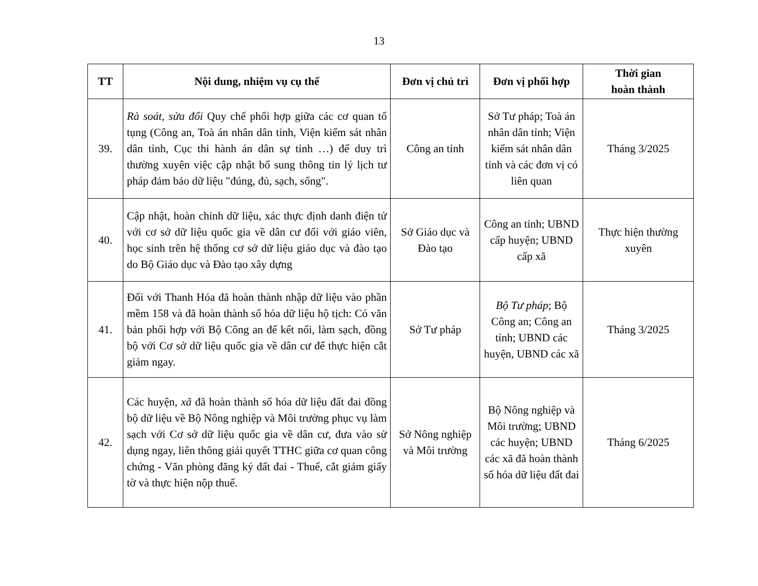13
| TT | Nội dung, nhiệm vụ cụ thể | Đơn vị chủ trì | Đơn vị phối hợp | Thời gian hoàn thành |
| --- | --- | --- | --- | --- |
| 39. | Rà soát, sửa đổi Quy chế phối hợp giữa các cơ quan tố tụng (Công an, Toà án nhân dân tỉnh, Viện kiểm sát nhân dân tỉnh, Cục thi hành án dân sự tỉnh …) để duy trì thường xuyên việc cập nhật bổ sung thông tin lý lịch tư pháp đảm bảo dữ liệu "đúng, đủ, sạch, sống". | Công an tỉnh | Sở Tư pháp; Toà án nhân dân tỉnh; Viện kiểm sát nhân dân tỉnh và các đơn vị có liên quan | Tháng 3/2025 |
| 40. | Cập nhật, hoàn chỉnh dữ liệu, xác thực định danh điện tử với cơ sở dữ liệu quốc gia về dân cư đối với giáo viên, học sinh trên hệ thống cơ sở dữ liệu giáo dục và đào tạo do Bộ Giáo dục và Đào tạo xây dựng | Sở Giáo dục và Đào tạo | Công an tỉnh; UBND cấp huyện; UBND cấp xã | Thực hiện thường xuyên |
| 41. | Đối với Thanh Hóa đã hoàn thành nhập dữ liệu vào phần mềm 158 và đã hoàn thành số hóa dữ liệu hộ tịch: Có văn bản phối hợp với Bộ Công an để kết nối, làm sạch, đồng bộ với Cơ sở dữ liệu quốc gia về dân cư để thực hiện cắt giảm ngay. | Sở Tư pháp | Bộ Tư pháp ; Bộ Công an; Công an tỉnh; UBND các huyện, UBND các xã | Tháng 3/2025 |
| 42. | Các huyện, xã đã hoàn thành số hóa dữ liệu đất đai đồng bộ dữ liệu về Bộ Nông nghiệp và Môi trường phục vụ làm sạch với Cơ sở dữ liệu quốc gia về dân cư, đưa vào sử dụng ngay, liên thông giải quyết TTHC giữa cơ quan công chứng - Văn phòng đăng ký đất đai - Thuế, cắt giảm giấy tờ và thực hiện nộp thuế. | Sở Nông nghiệp và Môi trường | Bộ Nông nghiệp và Môi trường; UBND các huyện; UBND các xã đã hoàn thành số hóa dữ liệu đất đai | Tháng 6/2025 |